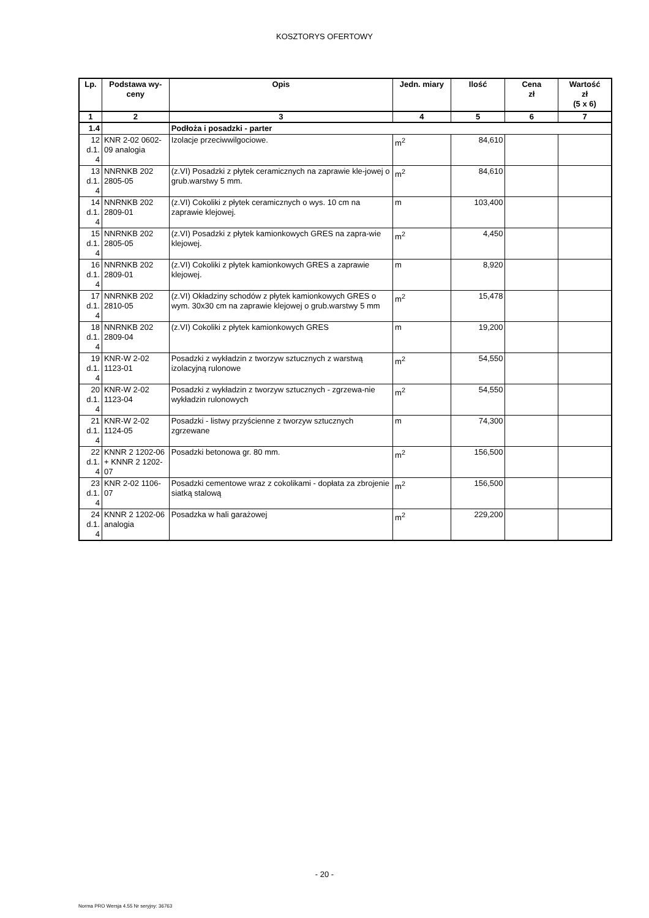KOSZTORYS OFERTOWY
| Lp. | Podstawa wy- ceny | Opis | Jedn. miary | Ilość | Cena zł | Wartość zł (5 x 6) |
| --- | --- | --- | --- | --- | --- | --- |
| 1 | 2 | 3 | 4 | 5 | 6 | 7 |
| 1.4 | | Podłoża i posadzki - parter | | | | |
| 12 d.1. 4 | KNR 2-02 0602-09 analogia | Izolacje przeciwwilgociowe. | m<sup>2</sup> | 84,610 | | |
| 13 d.1. 4 | NNRNKB 202 2805-05 | (z.VI) Posadzki z płytek ceramicznych na zaprawie kle-jowej o grub.warstwy 5 mm. | m<sup>2</sup> | 84,610 | | |
| 14 d.1. 4 | NNRNKB 202 2809-01 | (z.VI) Cokoliki z płytek ceramicznych o wys. 10 cm na zaprawie klejowej. | m | 103,400 | | |
| 15 d.1. 4 | NNRNKB 202 2805-05 | (z.VI) Posadzki z płytek kamionkowych GRES na zapra-wie klejowej. | m<sup>2</sup> | 4,450 | | |
| 16 d.1. 4 | NNRNKB 202 2809-01 | (z.VI) Cokoliki z płytek kamionkowych GRES a zaprawie klejowej. | m | 8,920 | | |
| 17 d.1. 4 | NNRNKB 202 2810-05 | (z.VI) Okładziny schodów z płytek kamionkowych GRES o wym. 30x30 cm na zaprawie klejowej o grub.warstwy 5 mm | m<sup>2</sup> | 15,478 | | |
| 18 d.1. 4 | NNRNKB 202 2809-04 | (z.VI) Cokoliki z płytek kamionkowych GRES | m | 19,200 | | |
| 19 d.1. 4 | KNR-W 2-02 1123-01 | Posadzki z wykładzin z tworzyw sztucznych z warstwą izolacyjną rulonowe | m<sup>2</sup> | 54,550 | | |
| 20 d.1. 4 | KNR-W 2-02 1123-04 | Posadzki z wykładzin z tworzyw sztucznych - zgrzewa-nie wykładzin rulonowych | m<sup>2</sup> | 54,550 | | |
| 21 d.1. 4 | KNR-W 2-02 1124-05 | Posadzki - listwy przyścienne z tworzyw sztucznych zgrzewane | m | 74,300 | | |
| 22 d.1. 4 | KNNR 2 1202-06 + KNNR 2 1202-07 | Posadzki betonowa gr. 80 mm. | m<sup>2</sup> | 156,500 | | |
| 23 d.1. 4 | KNR 2-02 1106-07 | Posadzki cementowe wraz z cokolikami - dopłata za zbrojenie siatką stalową | m<sup>2</sup> | 156,500 | | |
| 24 d.1. 4 | KNNR 2 1202-06 analogia | Posadzka w hali garażowej | m<sup>2</sup> | 229,200 | | |
- 20 -
Norma PRO Wersja 4.55 Nr seryjny: 36763